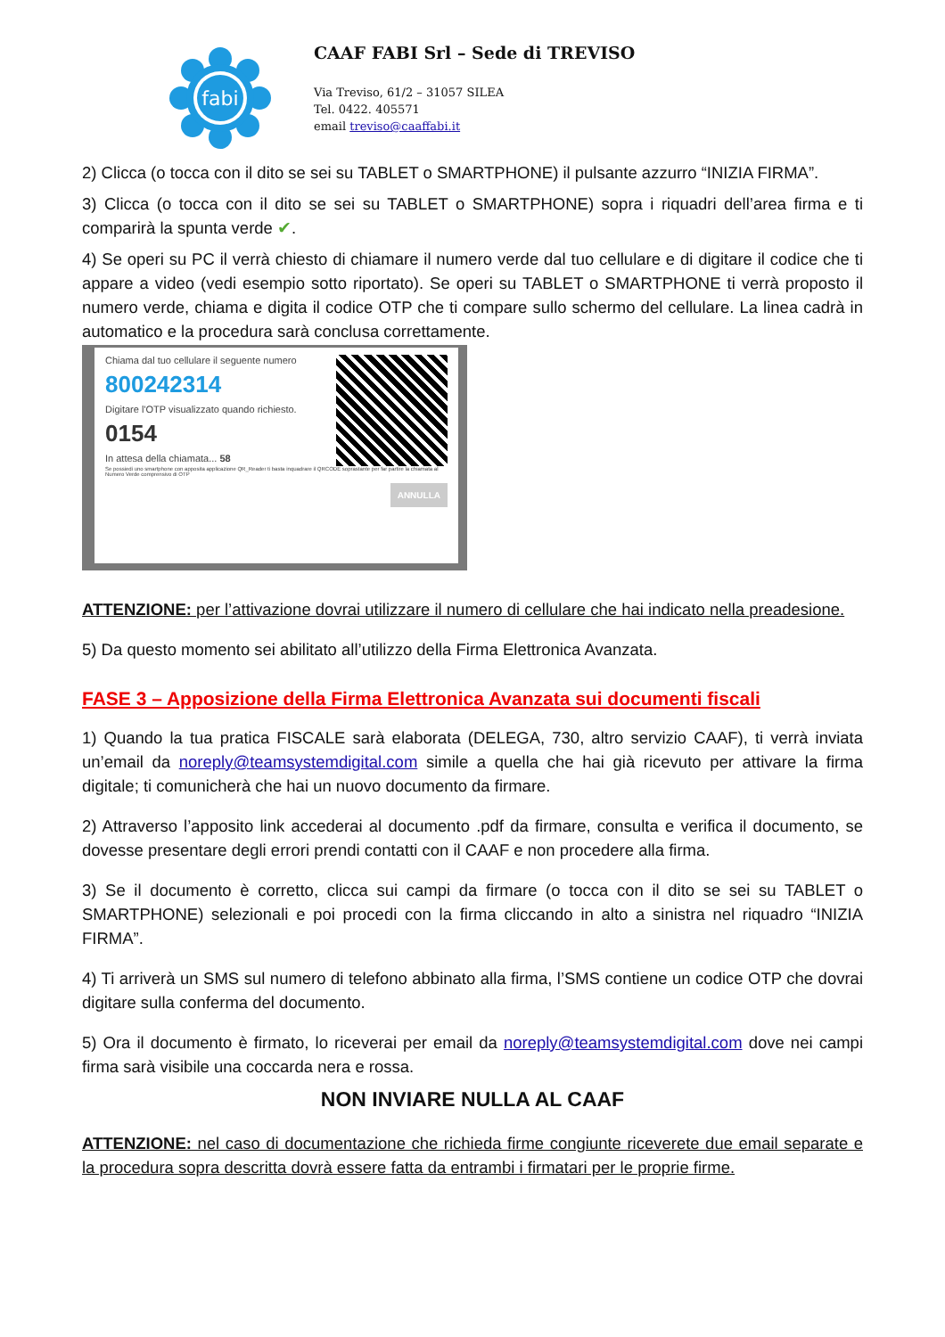fabi
CAAF FABI Srl – Sede di TREVISO
Via Treviso, 61/2 – 31057 SILEA
Tel. 0422. 405571
email treviso@caaffabi.it
2) Clicca (o tocca con il dito se sei su TABLET o SMARTPHONE) il pulsante azzurro “INIZIA FIRMA”.
3) Clicca (o tocca con il dito se sei su TABLET o SMARTPHONE) sopra i riquadri dell’area firma e ti comparirà la spunta verde ✔.
4) Se operi su PC il verrà chiesto di chiamare il numero verde dal tuo cellulare e di digitare il codice che ti appare a video (vedi esempio sotto riportato). Se operi su TABLET o SMARTPHONE ti verrà proposto il numero verde, chiama e digita il codice OTP che ti compare sullo schermo del cellulare. La linea cadrà in automatico e la procedura sarà conclusa correttamente.
Chiama dal tuo cellulare il seguente numero
800242314
Digitare l'OTP visualizzato quando richiesto.
0154
In attesa della chiamata... 58
Se possiedi uno smartphone con apposita applicazione QR_Reader ti basta inquadrare il QRCODE soprastante per far partire la chiamata al Numero Verde comprensivo di OTP
ANNULLA
ATTENZIONE: per l’attivazione dovrai utilizzare il numero di cellulare che hai indicato nella preadesione.
5) Da questo momento sei abilitato all’utilizzo della Firma Elettronica Avanzata.
FASE 3 – Apposizione della Firma Elettronica Avanzata sui documenti fiscali
1) Quando la tua pratica FISCALE sarà elaborata (DELEGA, 730, altro servizio CAAF), ti verrà inviata un’email da noreply@teamsystemdigital.com simile a quella che hai già ricevuto per attivare la firma digitale; ti comunicherà che hai un nuovo documento da firmare.
2) Attraverso l’apposito link accederai al documento .pdf da firmare, consulta e verifica il documento, se dovesse presentare degli errori prendi contatti con il CAAF e non procedere alla firma.
3) Se il documento è corretto, clicca sui campi da firmare (o tocca con il dito se sei su TABLET o SMARTPHONE) selezionali e poi procedi con la firma cliccando in alto a sinistra nel riquadro “INIZIA FIRMA”.
4) Ti arriverà un SMS sul numero di telefono abbinato alla firma, l’SMS contiene un codice OTP che dovrai digitare sulla conferma del documento.
5) Ora il documento è firmato, lo riceverai per email da noreply@teamsystemdigital.com dove nei campi firma sarà visibile una coccarda nera e rossa.
NON INVIARE NULLA AL CAAF
ATTENZIONE: nel caso di documentazione che richieda firme congiunte riceverete due email separate e la procedura sopra descritta dovrà essere fatta da entrambi i firmatari per le proprie firme.